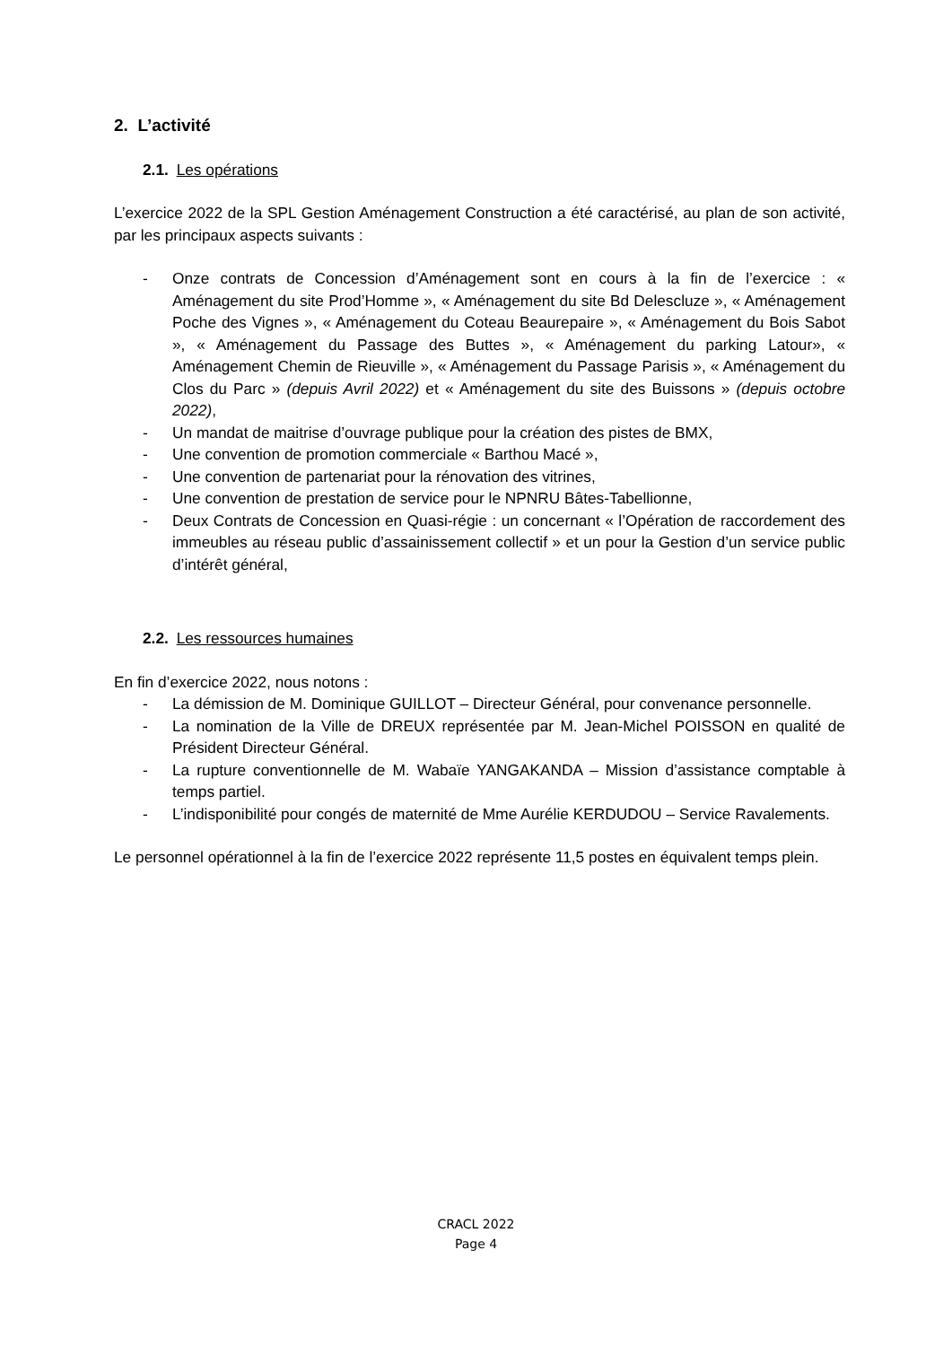2. L’activité
2.1. Les opérations
L’exercice 2022 de la SPL Gestion Aménagement Construction a été caractérisé, au plan de son activité, par les principaux aspects suivants :
- Onze contrats de Concession d’Aménagement sont en cours à la fin de l’exercice : « Aménagement du site Prod’Homme », « Aménagement du site Bd Delescluze », « Aménagement Poche des Vignes », « Aménagement du Coteau Beaurepaire », « Aménagement du Bois Sabot », « Aménagement du Passage des Buttes », « Aménagement du parking Latour», « Aménagement Chemin de Rieuville », « Aménagement du Passage Parisis », « Aménagement du Clos du Parc » (depuis Avril 2022) et « Aménagement du site des Buissons » (depuis octobre 2022),
- Un mandat de maitrise d’ouvrage publique pour la création des pistes de BMX,
- Une convention de promotion commerciale « Barthou Macé »,
- Une convention de partenariat pour la rénovation des vitrines,
- Une convention de prestation de service pour le NPNRU Bâtes-Tabellionne,
- Deux Contrats de Concession en Quasi-régie : un concernant « l’Opération de raccordement des immeubles au réseau public d’assainissement collectif » et un pour la Gestion d’un service public d’intérêt général,
2.2. Les ressources humaines
En fin d’exercice 2022, nous notons :
- La démission de M. Dominique GUILLOT – Directeur Général, pour convenance personnelle.
- La nomination de la Ville de DREUX représentée par M. Jean-Michel POISSON en qualité de Président Directeur Général.
- La rupture conventionnelle de M. Wabaïe YANGAKANDA – Mission d’assistance comptable à temps partiel.
- L’indisponibilité pour congés de maternité de Mme Aurélie KERDUDOU – Service Ravalements.
Le personnel opérationnel à la fin de l’exercice 2022 représente 11,5 postes en équivalent temps plein.
CRACL 2022
Page 4